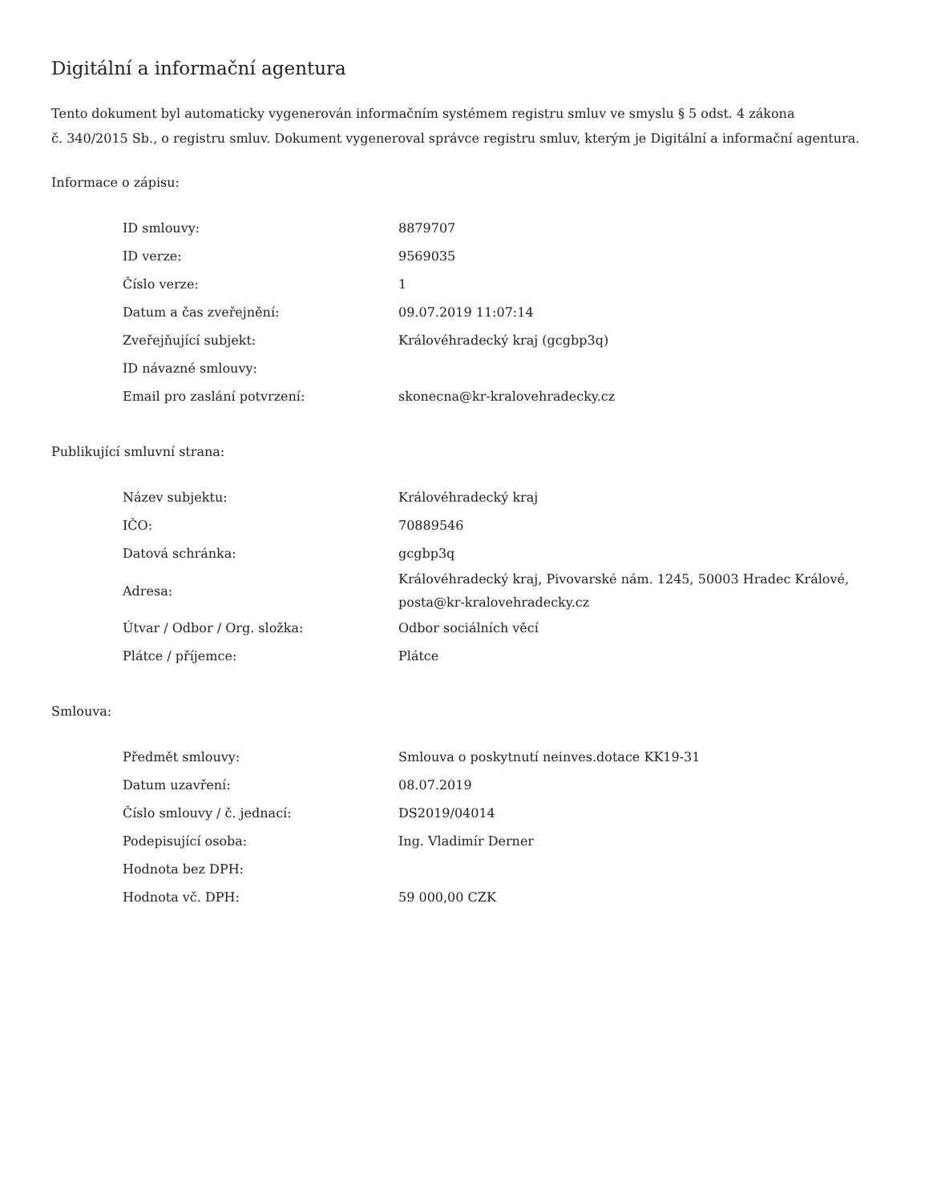Digitální a informační agentura
Tento dokument byl automaticky vygenerován informačním systémem registru smluv ve smyslu § 5 odst. 4 zákona
č. 340/2015 Sb., o registru smluv. Dokument vygeneroval správce registru smluv, kterým je Digitální a informační agentura.
Informace o zápisu:
| ID smlouvy: | 8879707 |
| ID verze: | 9569035 |
| Číslo verze: | 1 |
| Datum a čas zveřejnění: | 09.07.2019 11:07:14 |
| Zveřejňující subjekt: | Královéhradecký kraj (gcgbp3q) |
| ID návazné smlouvy: | |
| Email pro zaslání potvrzení: | skonecna@kr-kralovehradecky.cz |
Publikující smluvní strana:
| Název subjektu: | Královéhradecký kraj |
| IČO: | 70889546 |
| Datová schránka: | gcgbp3q |
| Adresa: | Královéhradecký kraj, Pivovarské nám. 1245, 50003 Hradec Králové, posta@kr-kralovehradecky.cz |
| Útvar / Odbor / Org. složka: | Odbor sociálních věcí |
| Plátce / příjemce: | Plátce |
Smlouva:
| Předmět smlouvy: | Smlouva o poskytnutí neinves.dotace KK19-31 |
| Datum uzavření: | 08.07.2019 |
| Číslo smlouvy / č. jednací: | DS2019/04014 |
| Podepisující osoba: | Ing. Vladimír Derner |
| Hodnota bez DPH: | |
| Hodnota vč. DPH: | 59 000,00 CZK |